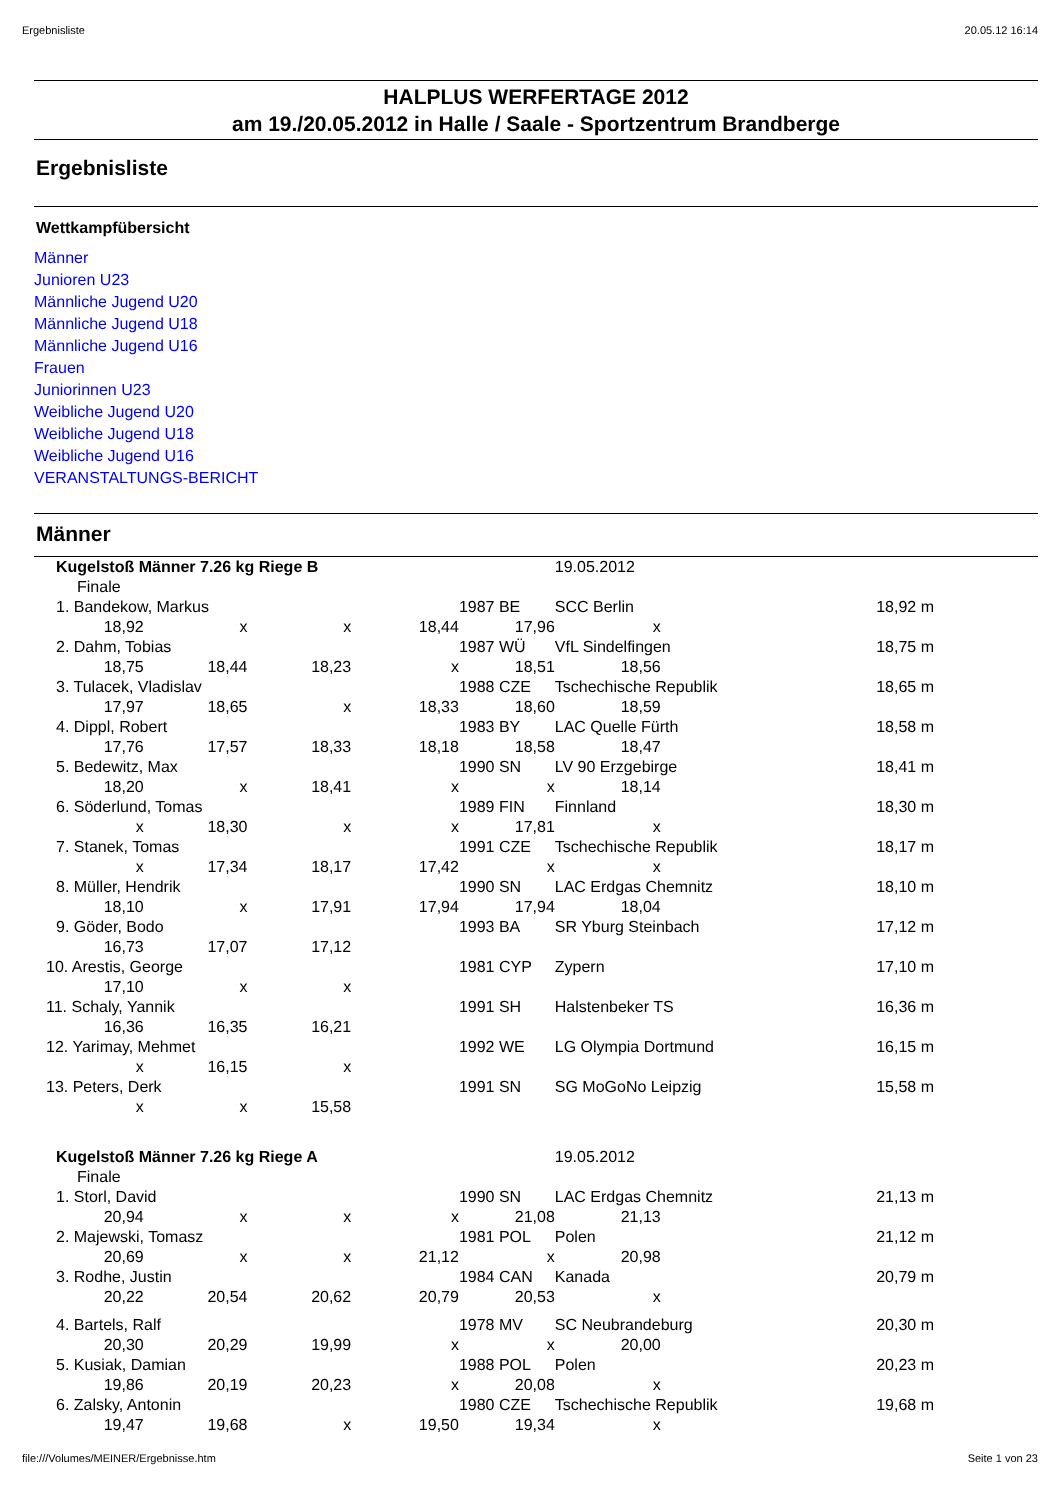Ergebnisliste 20.05.12 16:14
HALPLUS WERFERTAGE 2012
am 19./20.05.2012 in Halle / Saale - Sportzentrum Brandberge
Ergebnisliste
Wettkampfübersicht
Männer
Junioren U23
Männliche Jugend U20
Männliche Jugend U18
Männliche Jugend U16
Frauen
Juniorinnen U23
Weibliche Jugend U20
Weibliche Jugend U18
Weibliche Jugend U16
VERANSTALTUNGS-BERICHT
Männer
| Kugelstoß Männer 7.26 kg Riege B | | | | | 19.05.2012 | | |
| Finale | | | | | | | |
| 1. Bandekow, Markus | | | | 1987 BE | SCC Berlin | | 18,92 m |
| 18,92 | x | x | 18,44 | 17,96 | x | | |
| 2. Dahm, Tobias | | | | 1987 WÜ | VfL Sindelfingen | | 18,75 m |
| 18,75 | 18,44 | 18,23 | x | 18,51 | 18,56 | | |
| 3. Tulacek, Vladislav | | | | 1988 CZE | Tschechische Republik | | 18,65 m |
| 17,97 | 18,65 | x | 18,33 | 18,60 | 18,59 | | |
| 4. Dippl, Robert | | | | 1983 BY | LAC Quelle Fürth | | 18,58 m |
| 17,76 | 17,57 | 18,33 | 18,18 | 18,58 | 18,47 | | |
| 5. Bedewitz, Max | | | | 1990 SN | LV 90 Erzgebirge | | 18,41 m |
| 18,20 | x | 18,41 | x | x | 18,14 | | |
| 6. Söderlund, Tomas | | | | 1989 FIN | Finnland | | 18,30 m |
| x | 18,30 | x | x | 17,81 | x | | |
| 7. Stanek, Tomas | | | | 1991 CZE | Tschechische Republik | | 18,17 m |
| x | 17,34 | 18,17 | 17,42 | x | x | | |
| 8. Müller, Hendrik | | | | 1990 SN | LAC Erdgas Chemnitz | | 18,10 m |
| 18,10 | x | 17,91 | 17,94 | 17,94 | 18,04 | | |
| 9. Göder, Bodo | | | | 1993 BA | SR Yburg Steinbach | | 17,12 m |
| 16,73 | 17,07 | 17,12 | | | | | |
| 10. Arestis, George | | | | 1981 CYP | Zypern | | 17,10 m |
| 17,10 | x | x | | | | | |
| 11. Schaly, Yannik | | | | 1991 SH | Halstenbeker TS | | 16,36 m |
| 16,36 | 16,35 | 16,21 | | | | | |
| 12. Yarimay, Mehmet | | | | 1992 WE | LG Olympia Dortmund | | 16,15 m |
| x | 16,15 | x | | | | | |
| 13. Peters, Derk | | | | 1991 SN | SG MoGoNo Leipzig | | 15,58 m |
| x | x | 15,58 | | | | | |
| Kugelstoß Männer 7.26 kg Riege A | | | | | 19.05.2012 | | |
| Finale | | | | | | | |
| 1. Storl, David | | | | 1990 SN | LAC Erdgas Chemnitz | | 21,13 m |
| 20,94 | x | x | x | 21,08 | 21,13 | | |
| 2. Majewski, Tomasz | | | | 1981 POL | Polen | | 21,12 m |
| 20,69 | x | x | 21,12 | x | 20,98 | | |
| 3. Rodhe, Justin | | | | 1984 CAN | Kanada | | 20,79 m |
| 20,22 | 20,54 | 20,62 | 20,79 | 20,53 | x | | |
| 4. Bartels, Ralf | | | | 1978 MV | SC Neubrandeburg | | 20,30 m |
| 20,30 | 20,29 | 19,99 | x | x | 20,00 | | |
| 5. Kusiak, Damian | | | | 1988 POL | Polen | | 20,23 m |
| 19,86 | 20,19 | 20,23 | x | 20,08 | x | | |
| 6. Zalsky, Antonin | | | | 1980 CZE | Tschechische Republik | | 19,68 m |
| 19,47 | 19,68 | x | 19,50 | 19,34 | x | | |
file:///Volumes/MEINER/Ergebnisse.htm Seite 1 von 23